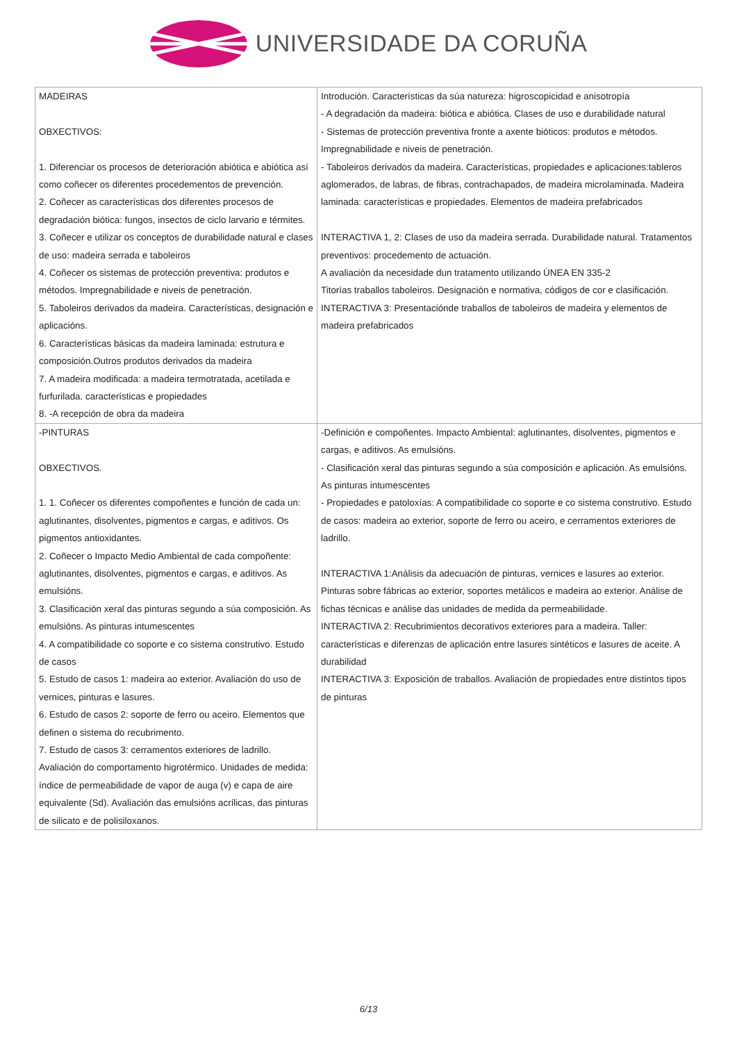UNIVERSIDADE DA CORUÑA
| MADEIRAS OBXECTIVOS: 1. Diferenciar os procesos de deterioración abiótica e abiótica así como coñecer os diferentes procedementos de prevención. 2. Coñecer as características dos diferentes procesos de degradación biótica: fungos, insectos de ciclo larvario e térmites. 3. Coñecer e utilizar os conceptos de durabilidade natural e clases de uso: madeira serrada e taboleiros 4. Coñecer os sistemas de protección preventiva: produtos e métodos. Impregnabilidade e niveis de penetración. 5. Taboleiros derivados da madeira. Características, designación e aplicacións. 6. Características básicas da madeira laminada: estrutura e composición.Outros produtos derivados da madeira 7. A madeira modificada: a madeira termotratada, acetilada e furfurilada. características e propiedades 8. -A recepción de obra da madeira | Introdución. Características da súa natureza: higroscopicidad e anisotropía - A degradación da madeira: biótica e abiótica. Clases de uso e durabilidade natural - Sistemas de protección preventiva fronte a axente bióticos: produtos e métodos. Impregnabilidade e niveis de penetración. - Taboleiros derivados da madeira. Características, propiedades e aplicaciones:tableros aglomerados, de labras, de fibras, contrachapados, de madeira microlaminada. Madeira laminada: características e propiedades. Elementos de madeira prefabricados INTERACTIVA 1, 2: Clases de uso da madeira serrada. Durabilidade natural. Tratamentos preventivos: procedemento de actuación. A avaliación da necesidade dun tratamento utilizando ÚNEA EN 335-2 Titorías traballos taboleiros. Designación e normativa, códigos de cor e clasificación. INTERACTIVA 3: Presentaciónde traballos de taboleiros de madeira y elementos de madeira prefabricados |
| -PINTURAS OBXECTIVOS. 1. 1. Coñecer os diferentes compoñentes e función de cada un: aglutinantes, disolventes, pigmentos e cargas, e aditivos. Os pigmentos antioxidantes. 2. Coñecer o Impacto Medio Ambiental de cada compoñente: aglutinantes, disolventes, pigmentos e cargas, e aditivos. As emulsións. 3. Clasificación xeral das pinturas segundo a súa composición. As emulsións. As pinturas intumescentes 4. A compatibilidade co soporte e co sistema construtivo. Estudo de casos 5. Estudo de casos 1: madeira ao exterior. Avaliación do uso de vernices, pinturas e lasures. 6. Estudo de casos 2: soporte de ferro ou aceiro. Elementos que definen o sistema do recubrimento. 7. Estudo de casos 3: cerramentos exteriores de ladrillo. Avaliación do comportamento higrotérmico. Unidades de medida: índice de permeabilidade de vapor de auga (v) e capa de aire equivalente (Sd). Avaliación das emulsións acrílicas, das pinturas de silicato e de polisiloxanos. | -Definición e compoñentes. Impacto Ambiental: aglutinantes, disolventes, pigmentos e cargas, e aditivos. As emulsións. - Clasificación xeral das pinturas segundo a súa composición e aplicación. As emulsións. As pinturas intumescentes - Propiedades e patoloxías: A compatibilidade co soporte e co sistema construtivo. Estudo de casos: madeira ao exterior, soporte de ferro ou aceiro, e cerramentos exteriores de ladrillo. INTERACTIVA 1:Análisis da adecuación de pinturas, vernices e lasures ao exterior. Pinturas sobre fábricas ao exterior, soportes metálicos e madeira ao exterior. Análise de fichas técnicas e análise das unidades de medida da permeabilidade. INTERACTIVA 2: Recubrimientos decorativos exteriores para a madeira. Taller: características e diferenzas de aplicación entre lasures sintéticos e lasures de aceite. A durabilidad INTERACTIVA 3: Exposición de traballos. Avaliación de propiedades entre distintos tipos de pinturas |
6/13